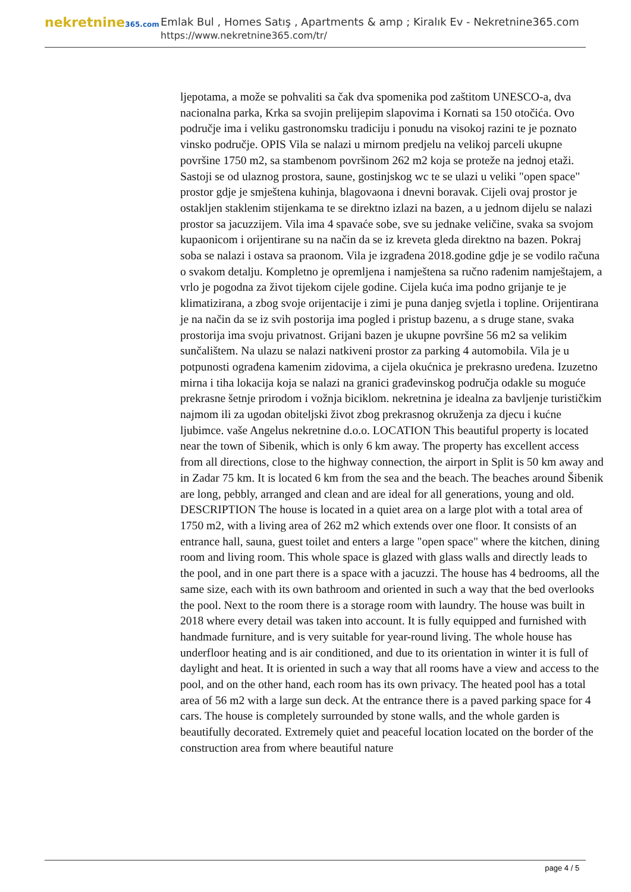nekretnine365.com
Emlak Bul , Homes Satış , Apartments & amp ; Kiralık Ev - Nekretnine365.com
https://www.nekretnine365.com/tr/
ljepotama, a može se pohvaliti sa čak dva spomenika pod zaštitom UNESCO-a, dva nacionalna parka, Krka sa svojin prelijepim slapovima i Kornati sa 150 otočića. Ovo područje ima i veliku gastronomsku tradiciju i ponudu na visokoj razini te je poznato vinsko područje. OPIS Vila se nalazi u mirnom predjelu na velikoj parceli ukupne površine 1750 m2, sa stambenom površinom 262 m2 koja se proteže na jednoj etaži. Sastoji se od ulaznog prostora, saune, gostinjskog wc te se ulazi u veliki "open space" prostor gdje je smještena kuhinja, blagovaona i dnevni boravak. Cijeli ovaj prostor je ostakljen staklenim stijenkama te se direktno izlazi na bazen, a u jednom dijelu se nalazi prostor sa jacuzzijem. Vila ima 4 spavaće sobe, sve su jednake veličine, svaka sa svojom kupaonicom i orijentirane su na način da se iz kreveta gleda direktno na bazen. Pokraj soba se nalazi i ostava sa praonom. Vila je izgrađena 2018.godine gdje je se vodilo računa o svakom detalju. Kompletno je opremljena i namještena sa ručno rađenim namještajem, a vrlo je pogodna za život tijekom cijele godine. Cijela kuća ima podno grijanje te je klimatizirana, a zbog svoje orijentacije i zimi je puna danjeg svjetla i topline. Orijentirana je na način da se iz svih postorija ima pogled i pristup bazenu, a s druge stane, svaka prostorija ima svoju privatnost. Grijani bazen je ukupne površine 56 m2 sa velikim sunčalištem. Na ulazu se nalazi natkiveni prostor za parking 4 automobila. Vila je u potpunosti ograđena kamenim zidovima, a cijela okućnica je prekrasno uređena. Izuzetno mirna i tiha lokacija koja se nalazi na granici građevinskog područja odakle su moguće prekrasne šetnje prirodom i vožnja biciklom. nekretnina je idealna za bavljenje turističkim najmom ili za ugodan obiteljski život zbog prekrasnog okruženja za djecu i kućne ljubimce. vaše Angelus nekretnine d.o.o. LOCATION This beautiful property is located near the town of Sibenik, which is only 6 km away. The property has excellent access from all directions, close to the highway connection, the airport in Split is 50 km away and in Zadar 75 km. It is located 6 km from the sea and the beach. The beaches around Šibenik are long, pebbly, arranged and clean and are ideal for all generations, young and old. DESCRIPTION The house is located in a quiet area on a large plot with a total area of 1750 m2, with a living area of 262 m2 which extends over one floor. It consists of an entrance hall, sauna, guest toilet and enters a large "open space" where the kitchen, dining room and living room. This whole space is glazed with glass walls and directly leads to the pool, and in one part there is a space with a jacuzzi. The house has 4 bedrooms, all the same size, each with its own bathroom and oriented in such a way that the bed overlooks the pool. Next to the room there is a storage room with laundry. The house was built in 2018 where every detail was taken into account. It is fully equipped and furnished with handmade furniture, and is very suitable for year-round living. The whole house has underfloor heating and is air conditioned, and due to its orientation in winter it is full of daylight and heat. It is oriented in such a way that all rooms have a view and access to the pool, and on the other hand, each room has its own privacy. The heated pool has a total area of 56 m2 with a large sun deck. At the entrance there is a paved parking space for 4 cars. The house is completely surrounded by stone walls, and the whole garden is beautifully decorated. Extremely quiet and peaceful location located on the border of the construction area from where beautiful nature
page 4 / 5